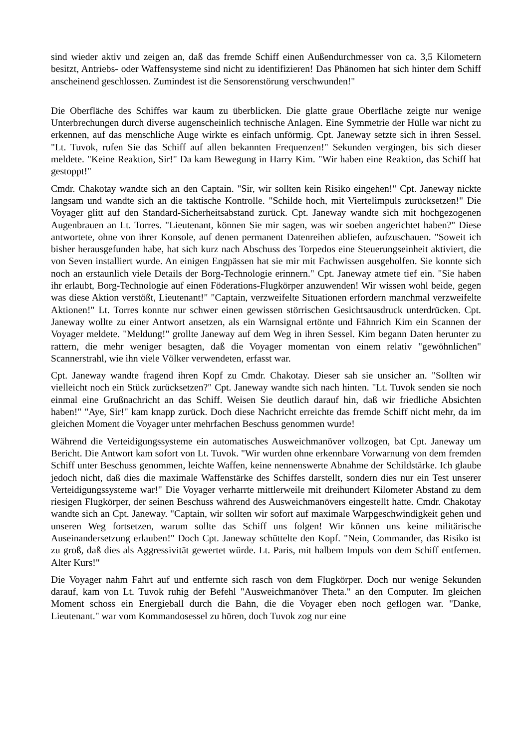sind wieder aktiv und zeigen an, daß das fremde Schiff einen Außendurchmesser von ca. 3,5 Kilometern besitzt, Antriebs- oder Waffensysteme sind nicht zu identifizieren! Das Phänomen hat sich hinter dem Schiff anscheinend geschlossen. Zumindest ist die Sensorenstörung verschwunden!"
Die Oberfläche des Schiffes war kaum zu überblicken. Die glatte graue Oberfläche zeigte nur wenige Unterbrechungen durch diverse augenscheinlich technische Anlagen. Eine Symmetrie der Hülle war nicht zu erkennen, auf das menschliche Auge wirkte es einfach unförmig. Cpt. Janeway setzte sich in ihren Sessel. "Lt. Tuvok, rufen Sie das Schiff auf allen bekannten Frequenzen!" Sekunden vergingen, bis sich dieser meldete. "Keine Reaktion, Sir!" Da kam Bewegung in Harry Kim. "Wir haben eine Reaktion, das Schiff hat gestoppt!"
Cmdr. Chakotay wandte sich an den Captain. "Sir, wir sollten kein Risiko eingehen!" Cpt. Janeway nickte langsam und wandte sich an die taktische Kontrolle. "Schilde hoch, mit Viertelimpuls zurücksetzen!" Die Voyager glitt auf den Standard-Sicherheitsabstand zurück. Cpt. Janeway wandte sich mit hochgezogenen Augenbrauen an Lt. Torres. "Lieutenant, können Sie mir sagen, was wir soeben angerichtet haben?" Diese antwortete, ohne von ihrer Konsole, auf denen permanent Datenreihen abliefen, aufzuschauen. "Soweit ich bisher herausgefunden habe, hat sich kurz nach Abschuss des Torpedos eine Steuerungseinheit aktiviert, die von Seven installiert wurde. An einigen Engpässen hat sie mir mit Fachwissen ausgeholfen. Sie konnte sich noch an erstaunlich viele Details der Borg-Technologie erinnern." Cpt. Janeway atmete tief ein. "Sie haben ihr erlaubt, Borg-Technologie auf einen Föderations-Flugkörper anzuwenden! Wir wissen wohl beide, gegen was diese Aktion verstößt, Lieutenant!" "Captain, verzweifelte Situationen erfordern manchmal verzweifelte Aktionen!" Lt. Torres konnte nur schwer einen gewissen störrischen Gesichtsausdruck unterdrücken. Cpt. Janeway wollte zu einer Antwort ansetzen, als ein Warnsignal ertönte und Fähnrich Kim ein Scannen der Voyager meldete. "Meldung!" grollte Janeway auf dem Weg in ihren Sessel. Kim begann Daten herunter zu rattern, die mehr weniger besagten, daß die Voyager momentan von einem relativ "gewöhnlichen" Scannerstrahl, wie ihn viele Völker verwendeten, erfasst war.
Cpt. Janeway wandte fragend ihren Kopf zu Cmdr. Chakotay. Dieser sah sie unsicher an. "Sollten wir vielleicht noch ein Stück zurücksetzen?" Cpt. Janeway wandte sich nach hinten. "Lt. Tuvok senden sie noch einmal eine Grußnachricht an das Schiff. Weisen Sie deutlich darauf hin, daß wir friedliche Absichten haben!" "Aye, Sir!" kam knapp zurück. Doch diese Nachricht erreichte das fremde Schiff nicht mehr, da im gleichen Moment die Voyager unter mehrfachen Beschuss genommen wurde!
Während die Verteidigungssysteme ein automatisches Ausweichmanöver vollzogen, bat Cpt. Janeway um Bericht. Die Antwort kam sofort von Lt. Tuvok. "Wir wurden ohne erkennbare Vorwarnung von dem fremden Schiff unter Beschuss genommen, leichte Waffen, keine nennenswerte Abnahme der Schildstärke. Ich glaube jedoch nicht, daß dies die maximale Waffenstärke des Schiffes darstellt, sondern dies nur ein Test unserer Verteidigungssysteme war!" Die Voyager verharrte mittlerweile mit dreihundert Kilometer Abstand zu dem riesigen Flugkörper, der seinen Beschuss während des Ausweichmanövers eingestellt hatte. Cmdr. Chakotay wandte sich an Cpt. Janeway. "Captain, wir sollten wir sofort auf maximale Warpgeschwindigkeit gehen und unseren Weg fortsetzen, warum sollte das Schiff uns folgen! Wir können uns keine militärische Auseinandersetzung erlauben!" Doch Cpt. Janeway schüttelte den Kopf. "Nein, Commander, das Risiko ist zu groß, daß dies als Aggressivität gewertet würde. Lt. Paris, mit halbem Impuls von dem Schiff entfernen. Alter Kurs!"
Die Voyager nahm Fahrt auf und entfernte sich rasch von dem Flugkörper. Doch nur wenige Sekunden darauf, kam von Lt. Tuvok ruhig der Befehl "Ausweichmanöver Theta." an den Computer. Im gleichen Moment schoss ein Energieball durch die Bahn, die die Voyager eben noch geflogen war. "Danke, Lieutenant." war vom Kommandosessel zu hören, doch Tuvok zog nur eine